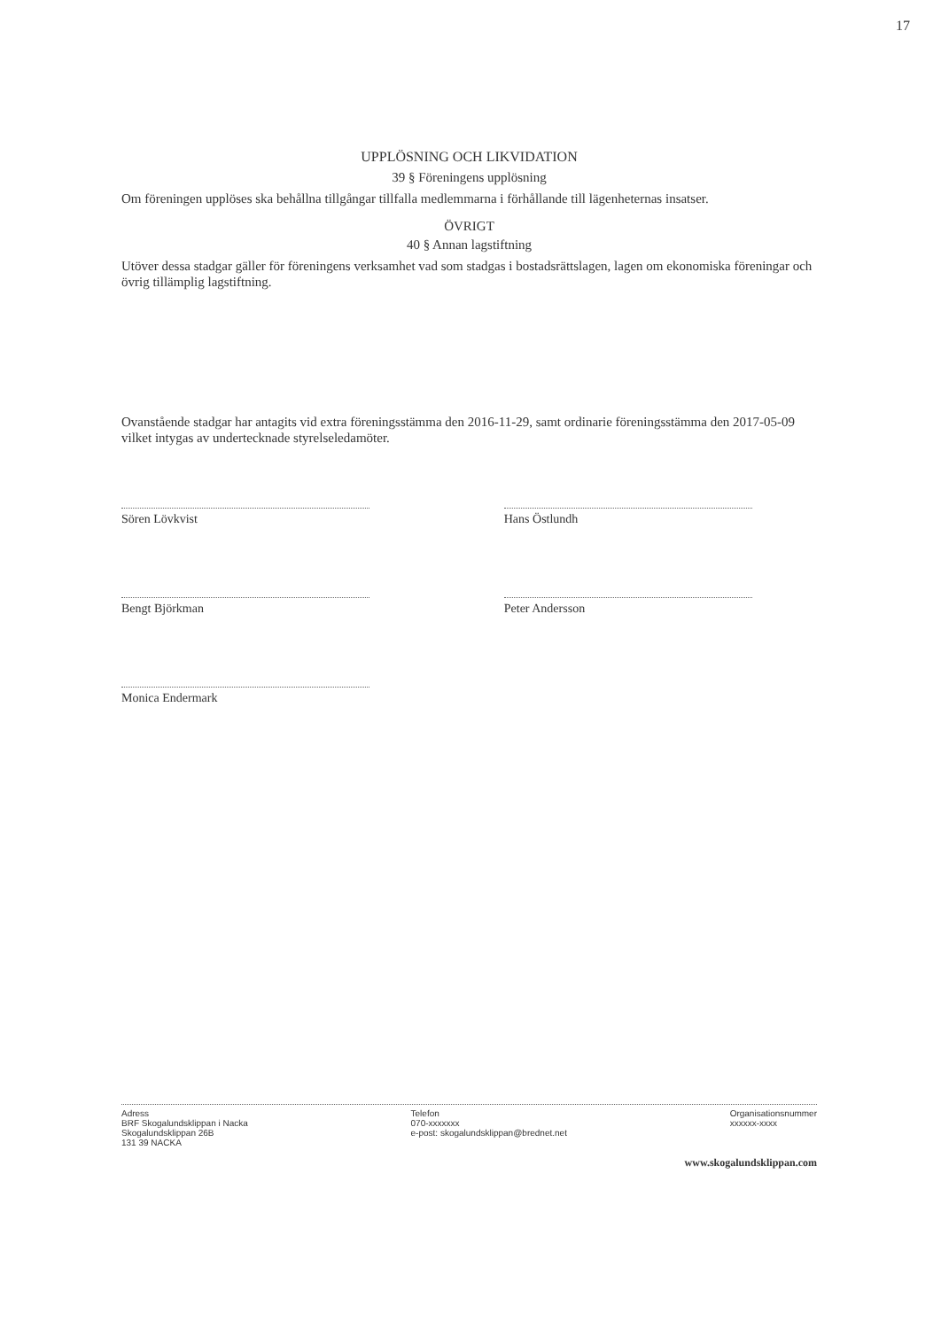17
UPPLÖSNING OCH LIKVIDATION
39 § Föreningens upplösning
Om föreningen upplöses ska behållna tillgångar tillfalla medlemmarna i förhållande till lägenheternas insatser.
ÖVRIGT
40 § Annan lagstiftning
Utöver dessa stadgar gäller för föreningens verksamhet vad som stadgas i bostadsrättslagen, lagen om ekonomiska föreningar och övrig tillämplig lagstiftning.
Ovanstående stadgar har antagits vid extra föreningsstämma den 2016-11-29, samt ordinarie föreningsstämma den 2017-05-09 vilket intygas av undertecknade styrelseledamöter.
Sören Lövkvist
Bengt Björkman
Monica Endermark
Hans Östlundh
Peter Andersson
Adress
BRF Skogalundsklippan i Nacka
Skogalundsklippan 26B
131 39 NACKA
Telefon
070-xxxxxxx
e-post: skogalundsklippan@brednet.net
Organisationsnummer
xxxxxx-xxxx
www.skogalundsklippan.com